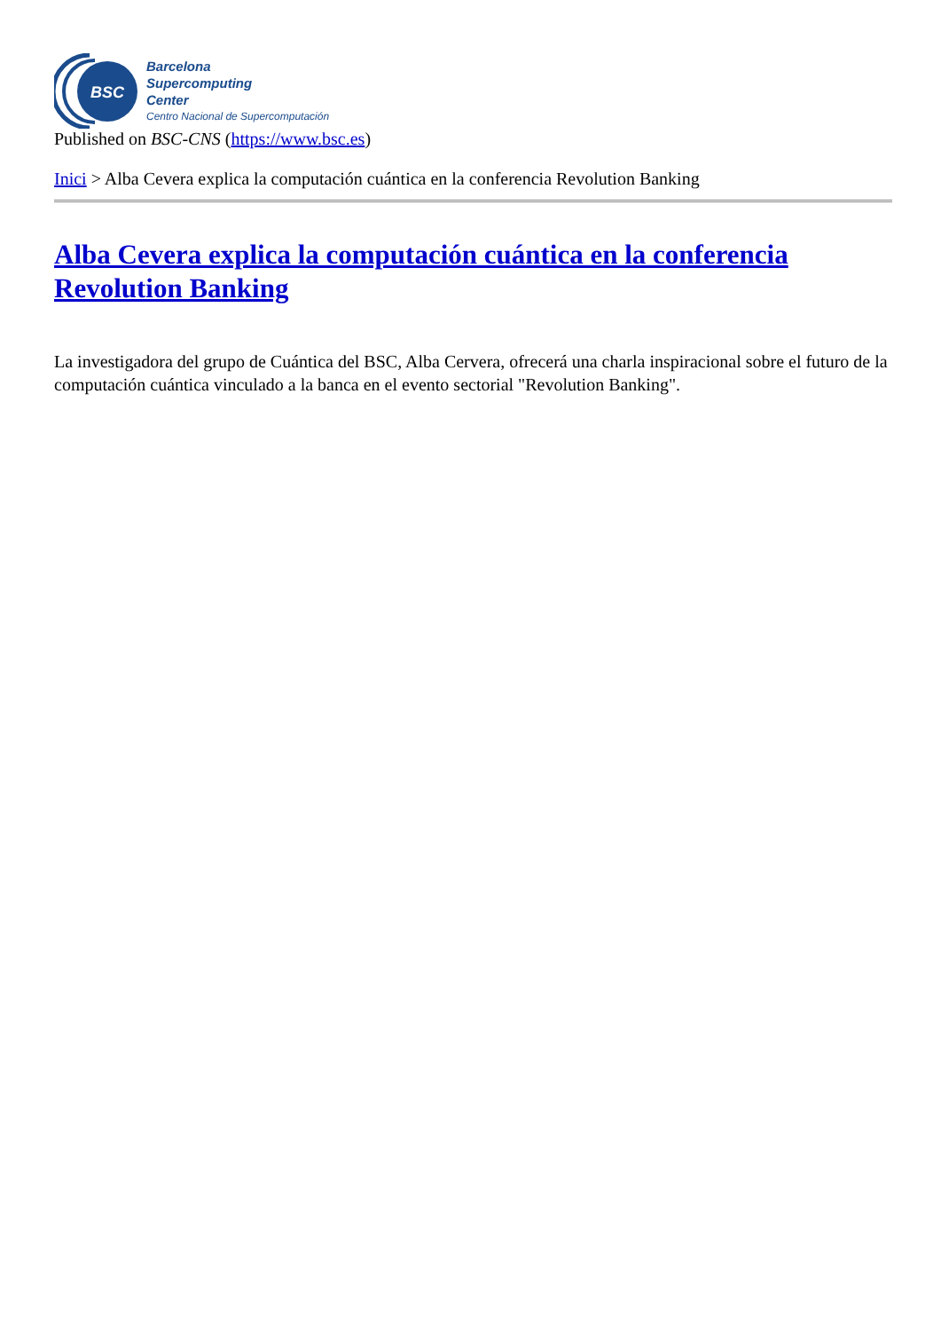BSC
Barcelona
Supercomputing
Center
Centro Nacional de Supercomputación
Published on BSC-CNS (https://www.bsc.es)
Inici > Alba Cevera explica la computación cuántica en la conferencia Revolution Banking
Alba Cevera explica la computación cuántica en la conferencia Revolution Banking
La investigadora del grupo de Cuántica del BSC, Alba Cervera, ofrecerá una charla inspiracional sobre el futuro de la computación cuántica vinculado a la banca en el evento sectorial "Revolution Banking".